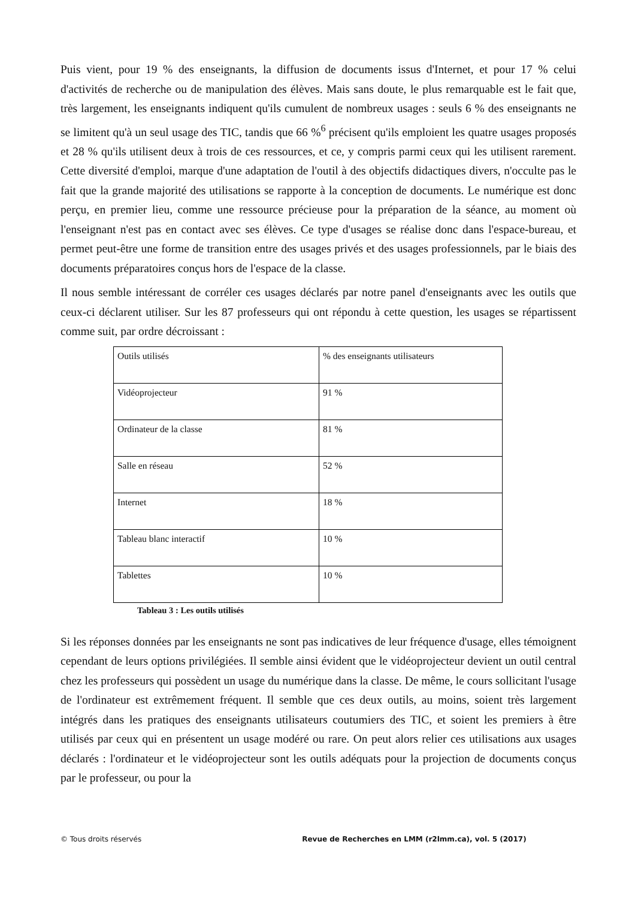Puis vient, pour 19 % des enseignants, la diffusion de documents issus d'Internet, et pour 17 % celui d'activités de recherche ou de manipulation des élèves. Mais sans doute, le plus remarquable est le fait que, très largement, les enseignants indiquent qu'ils cumulent de nombreux usages : seuls 6 % des enseignants ne se limitent qu'à un seul usage des TIC, tandis que 66 %<sup>6</sup> précisent qu'ils emploient les quatre usages proposés et 28 % qu'ils utilisent deux à trois de ces ressources, et ce, y compris parmi ceux qui les utilisent rarement. Cette diversité d'emploi, marque d'une adaptation de l'outil à des objectifs didactiques divers, n'occulte pas le fait que la grande majorité des utilisations se rapporte à la conception de documents. Le numérique est donc perçu, en premier lieu, comme une ressource précieuse pour la préparation de la séance, au moment où l'enseignant n'est pas en contact avec ses élèves. Ce type d'usages se réalise donc dans l'espace-bureau, et permet peut-être une forme de transition entre des usages privés et des usages professionnels, par le biais des documents préparatoires conçus hors de l'espace de la classe.
Il nous semble intéressant de corréler ces usages déclarés par notre panel d'enseignants avec les outils que ceux-ci déclarent utiliser. Sur les 87 professeurs qui ont répondu à cette question, les usages se répartissent comme suit, par ordre décroissant :
| Outils utilisés | % des enseignants utilisateurs |
| Vidéoprojecteur | 91 % |
| Ordinateur de la classe | 81 % |
| Salle en réseau | 52 % |
| Internet | 18 % |
| Tableau blanc interactif | 10 % |
| Tablettes | 10 % |
Tableau 3 : Les outils utilisés
Si les réponses données par les enseignants ne sont pas indicatives de leur fréquence d'usage, elles témoignent cependant de leurs options privilégiées. Il semble ainsi évident que le vidéoprojecteur devient un outil central chez les professeurs qui possèdent un usage du numérique dans la classe. De même, le cours sollicitant l'usage de l'ordinateur est extrêmement fréquent. Il semble que ces deux outils, au moins, soient très largement intégrés dans les pratiques des enseignants utilisateurs coutumiers des TIC, et soient les premiers à être utilisés par ceux qui en présentent un usage modéré ou rare. On peut alors relier ces utilisations aux usages déclarés : l'ordinateur et le vidéoprojecteur sont les outils adéquats pour la projection de documents conçus par le professeur, ou pour la
© Tous droits réservés Revue de Recherches en LMM (r2lmm.ca), vol. 5 (2017)